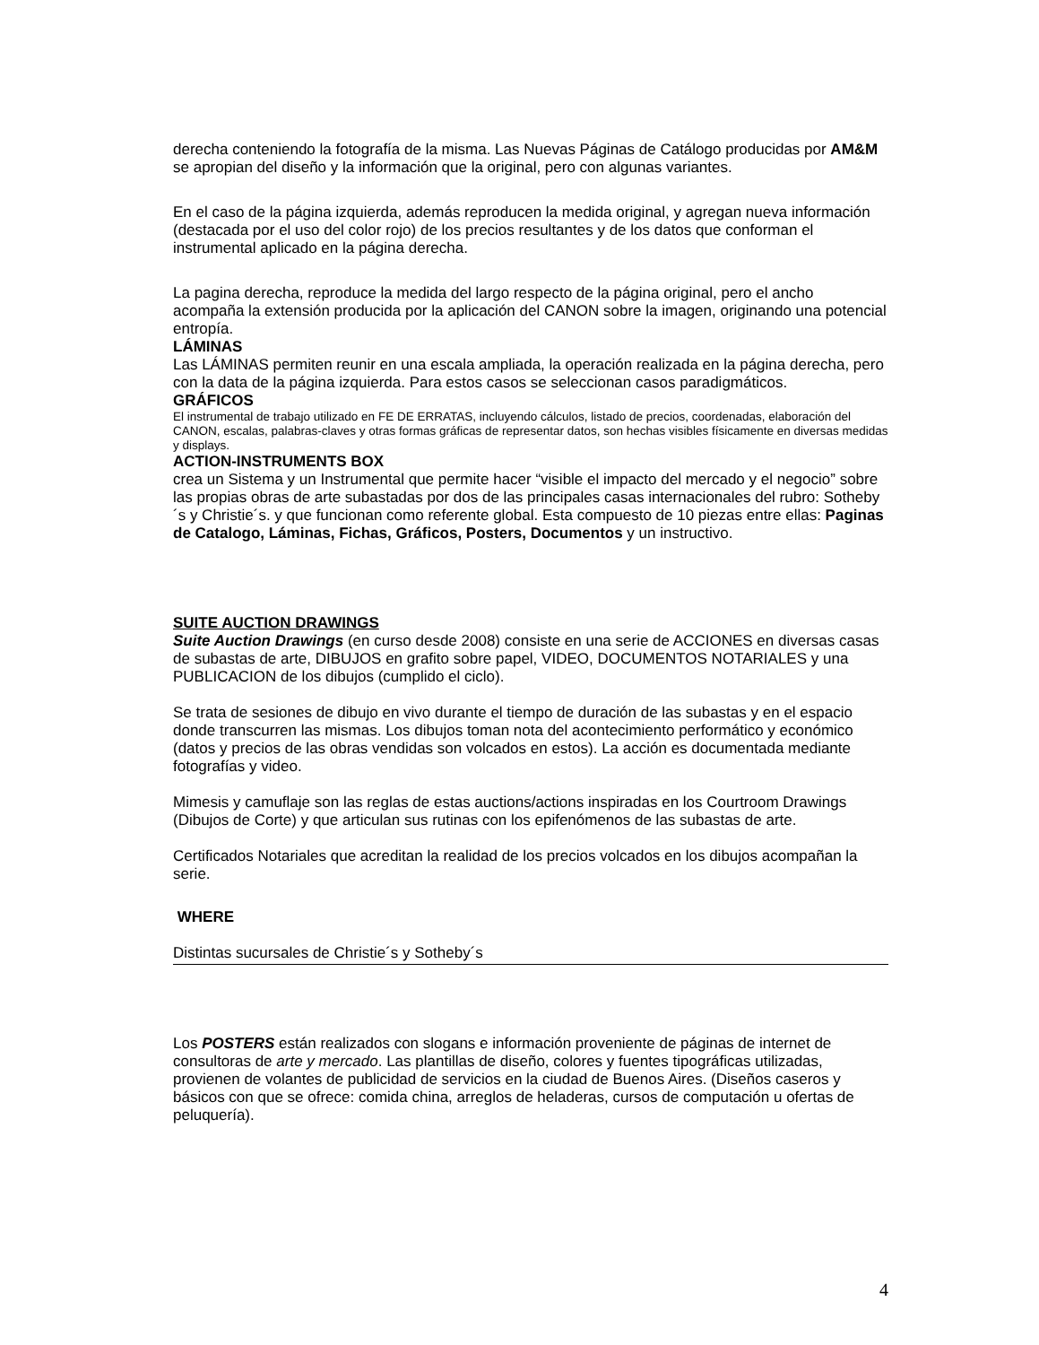derecha conteniendo la fotografía de la misma. Las Nuevas Páginas de Catálogo producidas por AM&M se apropian del diseño y la información que la original, pero con algunas variantes.
En el caso de la página izquierda, además reproducen la medida original, y agregan nueva información (destacada por el uso del color rojo) de los precios resultantes y de los datos que conforman el instrumental aplicado en la página derecha.
La pagina derecha, reproduce la medida del largo respecto de la página original, pero el ancho acompaña la extensión producida por la aplicación del CANON sobre la imagen, originando una potencial entropía.
LÁMINAS
Las LÁMINAS permiten reunir en una escala ampliada, la operación realizada en la página derecha, pero con la data de la página izquierda. Para estos casos se seleccionan casos paradigmáticos.
GRÁFICOS
El instrumental de trabajo utilizado en FE DE ERRATAS, incluyendo cálculos, listado de precios, coordenadas, elaboración del CANON, escalas, palabras-claves y otras formas gráficas de representar datos, son hechas visibles físicamente en diversas medidas y displays.
ACTION-INSTRUMENTS BOX
crea un Sistema y un Instrumental que permite hacer “visible el impacto del mercado y el negocio” sobre las propias obras de arte subastadas por dos de las principales casas internacionales del rubro: Sotheby´s y Christie´s. y que funcionan como referente global. Esta compuesto de 10 piezas entre ellas: Paginas de Catalogo, Láminas, Fichas, Gráficos, Posters, Documentos y un instructivo.
SUITE AUCTION DRAWINGS
Suite Auction Drawings (en curso desde 2008) consiste en una serie de ACCIONES en diversas casas de subastas de arte, DIBUJOS en grafito sobre papel, VIDEO, DOCUMENTOS NOTARIALES y una PUBLICACION de los dibujos (cumplido el ciclo).
Se trata de sesiones de dibujo en vivo durante el tiempo de duración de las subastas y en el espacio donde transcurren las mismas. Los dibujos toman nota del acontecimiento performático y económico (datos y precios de las obras vendidas son volcados en estos). La acción es documentada mediante fotografías y video.
Mimesis y camuflaje son las reglas de estas auctions/actions inspiradas en los Courtroom Drawings (Dibujos de Corte) y que articulan sus rutinas con los epifenómenos de las subastas de arte.
Certificados Notariales que acreditan la realidad de los precios volcados en los dibujos acompañan la serie.
WHERE
Distintas sucursales de Christie´s y Sotheby´s
Los POSTERS están realizados con slogans e información proveniente de páginas de internet de consultoras de arte y mercado. Las plantillas de diseño, colores y fuentes tipográficas utilizadas, provienen de volantes de publicidad de servicios en la ciudad de Buenos Aires. (Diseños caseros y básicos con que se ofrece: comida china, arreglos de heladeras, cursos de computación u ofertas de peluquería).
4